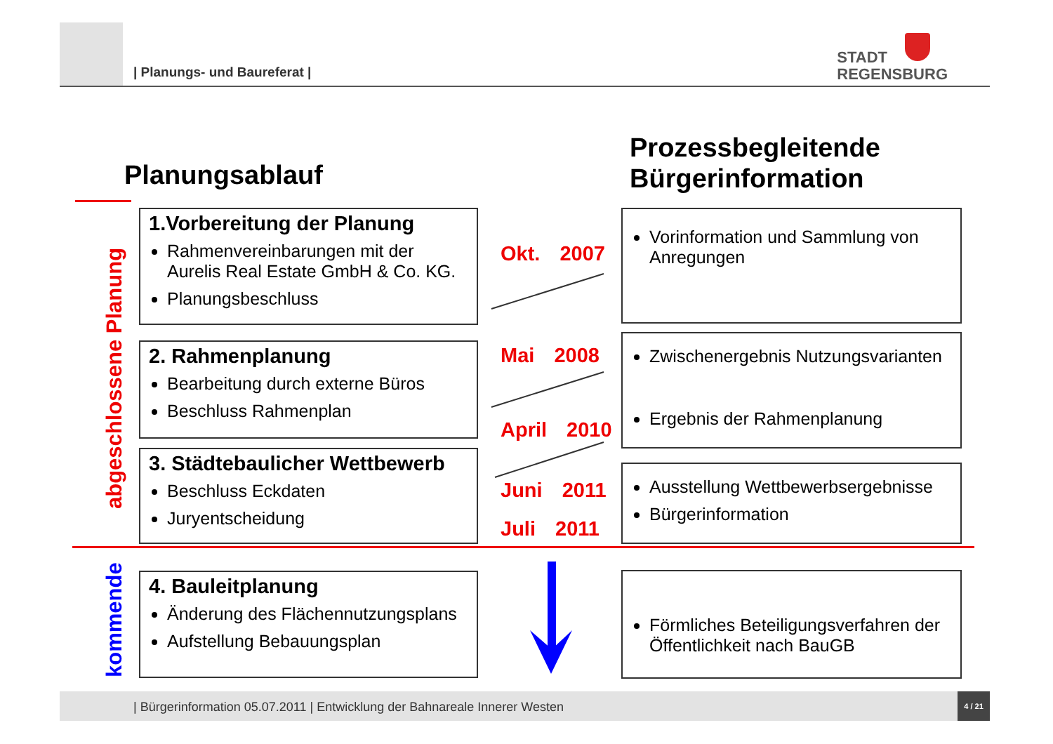| Planungs- und Baureferat |
STADT
REGENSBURG
Planungsablauf
Prozessbegleitende
Bürgerinformation
abgeschlossene Planung
kommende
1.Vorbereitung der Planung
Rahmenvereinbarungen mit der Aurelis Real Estate GmbH & Co. KG.
Planungsbeschluss
2. Rahmenplanung
Bearbeitung durch externe Büros
Beschluss Rahmenplan
3. Städtebaulicher Wettbewerb
Beschluss Eckdaten
Juryentscheidung
4. Bauleitplanung
Änderung des Flächennutzungsplans
Aufstellung Bebauungsplan
Okt. 2007
Mai 2008
April 2010
Juni 2011
Juli 2011
Vorinformation und Sammlung von Anregungen
Zwischenergebnis Nutzungsvarianten
Ergebnis der Rahmenplanung
Ausstellung Wettbewerbsergebnisse
Bürgerinformation
Förmliches Beteiligungsverfahren der Öffentlichkeit nach BauGB
| Bürgerinformation 05.07.2011 | Entwicklung der Bahnareale Innerer Westen
4 / 21